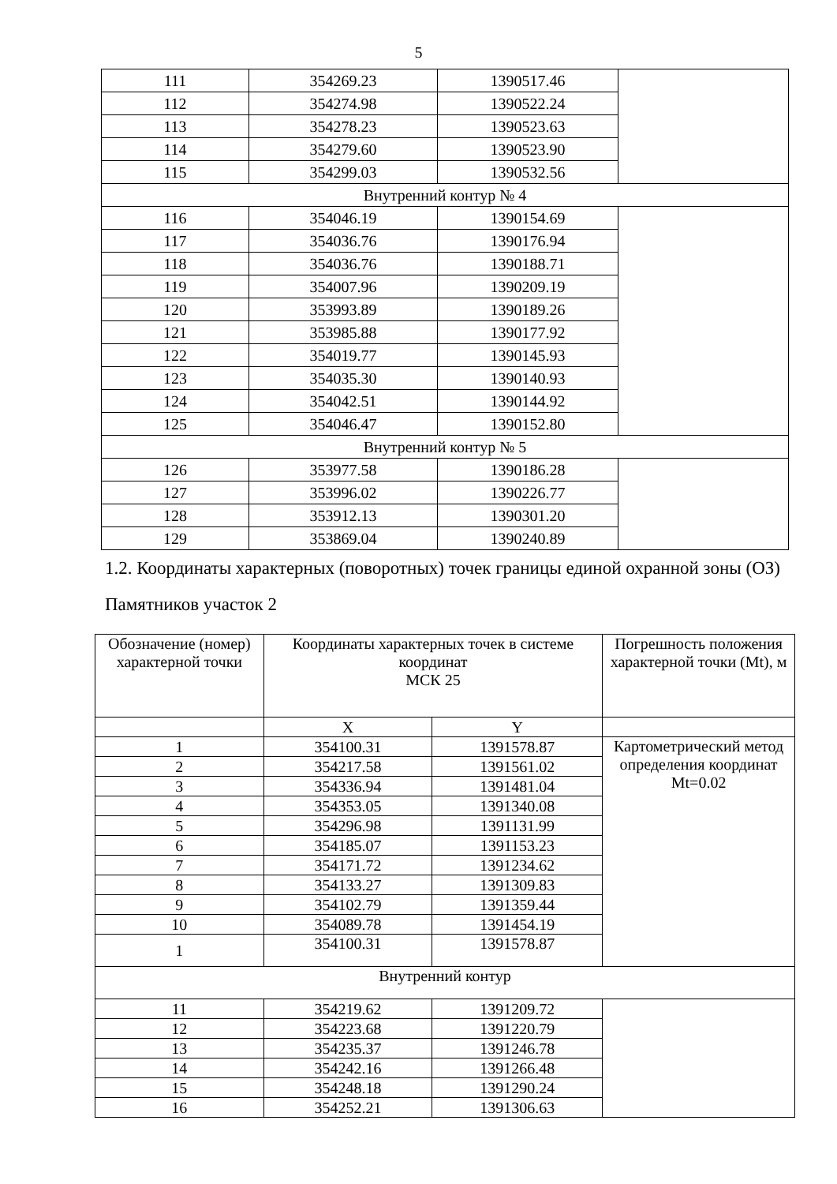5
| 111 | 354269.23 | 1390517.46 | |
| 112 | 354274.98 | 1390522.24 | |
| 113 | 354278.23 | 1390523.63 | |
| 114 | 354279.60 | 1390523.90 | |
| 115 | 354299.03 | 1390532.56 | |
| Внутренний контур № 4 | | | |
| 116 | 354046.19 | 1390154.69 | |
| 117 | 354036.76 | 1390176.94 | |
| 118 | 354036.76 | 1390188.71 | |
| 119 | 354007.96 | 1390209.19 | |
| 120 | 353993.89 | 1390189.26 | |
| 121 | 353985.88 | 1390177.92 | |
| 122 | 354019.77 | 1390145.93 | |
| 123 | 354035.30 | 1390140.93 | |
| 124 | 354042.51 | 1390144.92 | |
| 125 | 354046.47 | 1390152.80 | |
| Внутренний контур № 5 | | | |
| 126 | 353977.58 | 1390186.28 | |
| 127 | 353996.02 | 1390226.77 | |
| 128 | 353912.13 | 1390301.20 | |
| 129 | 353869.04 | 1390240.89 | |
1.2. Координаты характерных (поворотных) точек границы единой охранной зоны (ОЗ) Памятников участок 2
| Обозначение (номер) характерной точки | Координаты характерных точек в системе координат МСК 25 | | Погрешность положения характерной точки (Mt), м |
| | X | Y | |
| 1 | 354100.31 | 1391578.87 | Картометрический метод определения координат Mt=0.02 |
| 2 | 354217.58 | 1391561.02 | |
| 3 | 354336.94 | 1391481.04 | |
| 4 | 354353.05 | 1391340.08 | |
| 5 | 354296.98 | 1391131.99 | |
| 6 | 354185.07 | 1391153.23 | |
| 7 | 354171.72 | 1391234.62 | |
| 8 | 354133.27 | 1391309.83 | |
| 9 | 354102.79 | 1391359.44 | |
| 10 | 354089.78 | 1391454.19 | |
| 1 | 354100.31 | 1391578.87 | |
| Внутренний контур | | | |
| 11 | 354219.62 | 1391209.72 | |
| 12 | 354223.68 | 1391220.79 | |
| 13 | 354235.37 | 1391246.78 | |
| 14 | 354242.16 | 1391266.48 | |
| 15 | 354248.18 | 1391290.24 | |
| 16 | 354252.21 | 1391306.63 | |